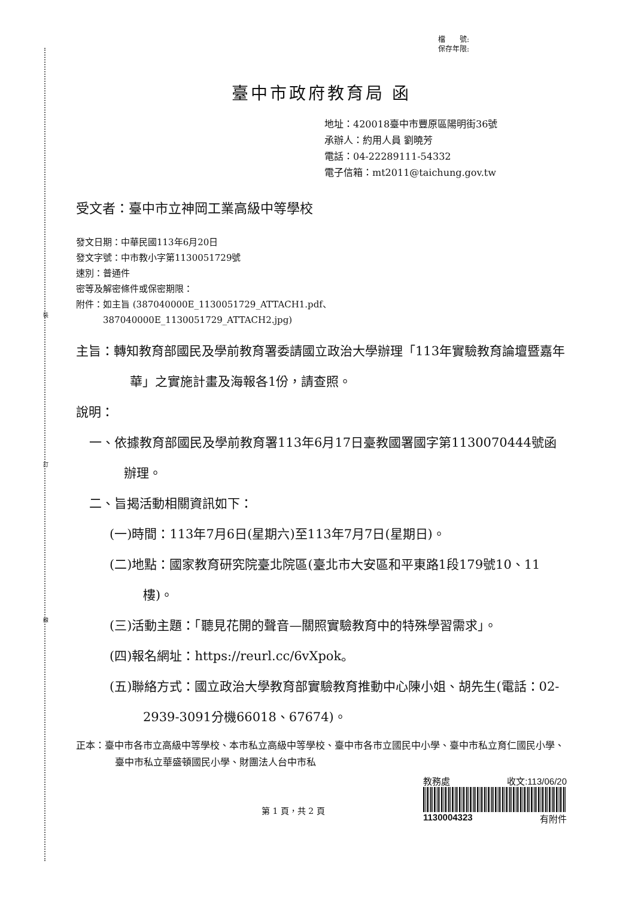裝
訂
線
檔　　號:
保存年限:
臺中市政府教育局 函
地址：420018臺中市豐原區陽明街36號
承辦人：約用人員 劉曉芳
電話：04-22289111-54332
電子信箱：mt2011@taichung.gov.tw
受文者：臺中市立神岡工業高級中等學校
發文日期：中華民國113年6月20日
發文字號：中市教小字第1130051729號
速別：普通件
密等及解密條件或保密期限：
附件：如主旨 (387040000E_1130051729_ATTACH1.pdf、
　　　387040000E_1130051729_ATTACH2.jpg)
主旨：轉知教育部國民及學前教育署委請國立政治大學辦理「113年實驗教育論壇暨嘉年華」之實施計畫及海報各1份，請查照。
說明：
一、依據教育部國民及學前教育署113年6月17日臺教國署國字第1130070444號函辦理。
二、旨揭活動相關資訊如下：
(一)時間：113年7月6日(星期六)至113年7月7日(星期日)。
(二)地點：國家教育研究院臺北院區(臺北市大安區和平東路1段179號10、11樓)。
(三)活動主題：「聽見花開的聲音—關照實驗教育中的特殊學習需求」。
(四)報名網址：https://reurl.cc/6vXpok。
(五)聯絡方式：國立政治大學教育部實驗教育推動中心陳小姐、胡先生(電話：02-2939-3091分機66018、67674)。
正本：臺中市各市立高級中等學校、本市私立高級中等學校、臺中市各市立國民中小學、臺中市私立育仁國民小學、臺中市私立華盛頓國民小學、財團法人台中市私
第 1 頁，共 2 頁
教務處 收文:113/06/20
1130004323 有附件